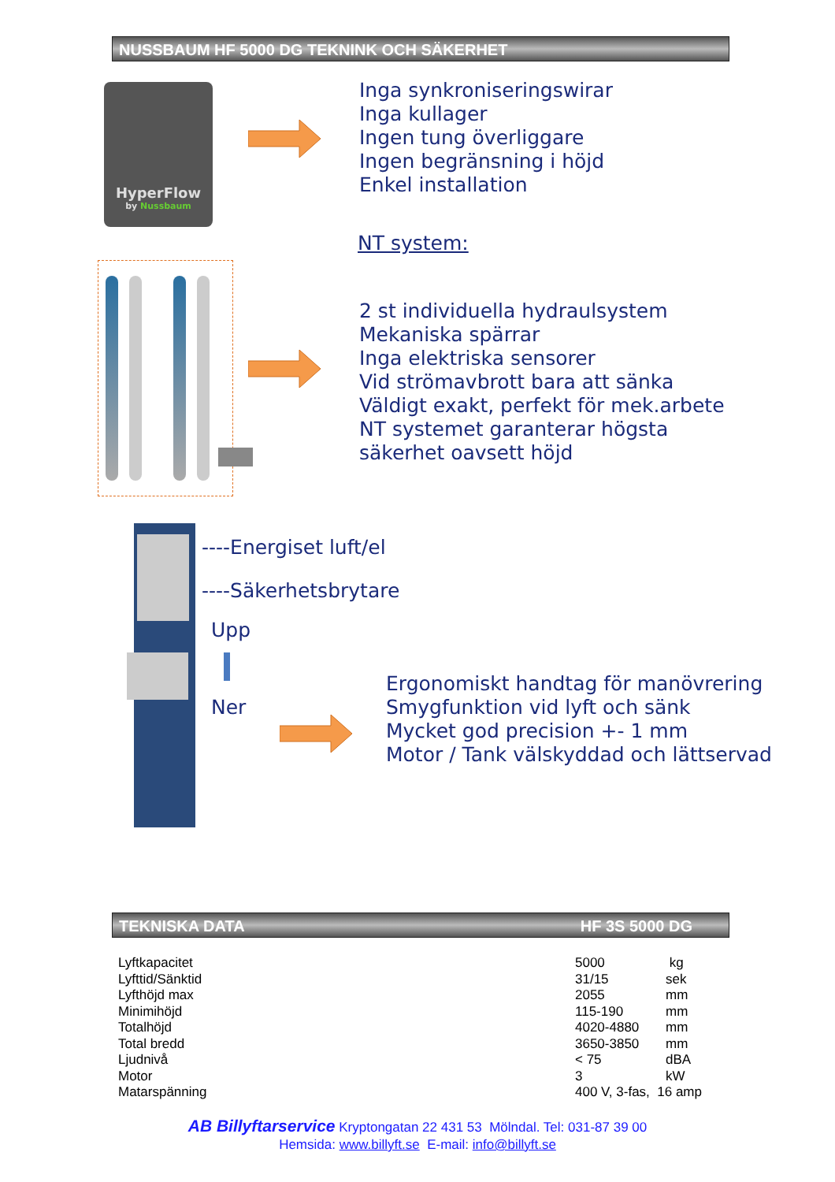NUSSBAUM HF 5000 DG TEKNINK OCH SÄKERHET
HyperFlow
by Nussbaum
Inga synkroniseringswirar
Inga kullager
Ingen tung överliggare
Ingen begränsning i höjd
Enkel installation
NT system:
2 st individuella hydraulsystem
Mekaniska spärrar
Inga elektriska sensorer
Vid strömavbrott bara att sänka
Väldigt exakt, perfekt för mek.arbete
NT systemet garanterar högsta
säkerhet oavsett höjd
----Energiset luft/el
----Säkerhetsbrytare
Upp
Ner
Ergonomiskt handtag för manövrering
Smygfunktion vid lyft och sänk
Mycket god precision +- 1 mm
Motor / Tank välskyddad och lättservad
TEKNISKA DATA HF 3S 5000 DG
| Lyftkapacitet | 5000 | kg |
| Lyfttid/Sänktid | 31/15 | sek |
| Lyfthöjd max | 2055 | mm |
| Minimihöjd | 115-190 | mm |
| Totalhöjd | 4020-4880 | mm |
| Total bredd | 3650-3850 | mm |
| Ljudnivå | < 75 | dBA |
| Motor | 3 | kW |
| Matarspänning | 400 V, 3-fas, 16 amp | |
AB Billyftarservice Kryptongatan 22 431 53 Mölndal. Tel: 031-87 39 00
Hemsida: www.billyft.se E-mail: info@billyft.se